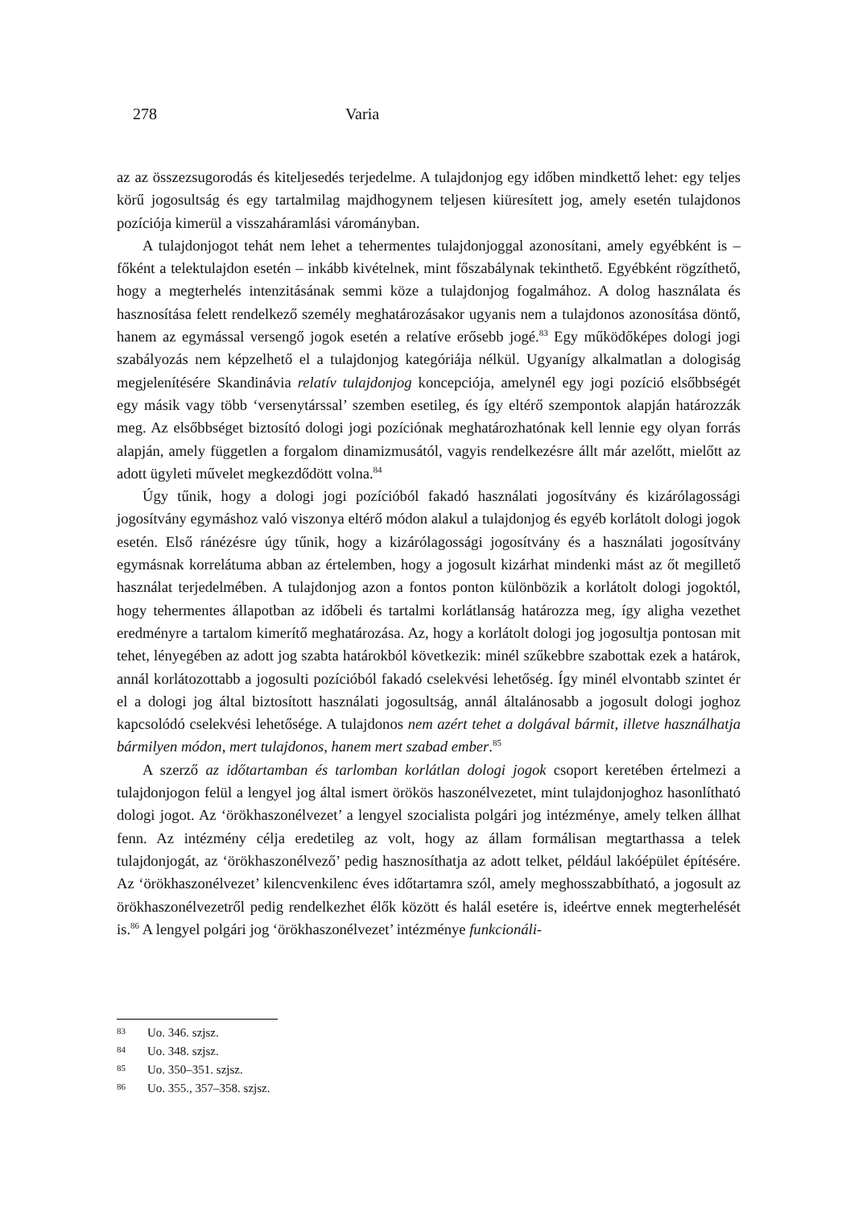278 Varia
az az összezsugorodás és kiteljesedés terjedelme. A tulajdonjog egy időben mindkettő lehet: egy teljes körű jogosultság és egy tartalmilag majdhogynem teljesen kiüresített jog, amely esetén tulajdonos pozíciója kimerül a visszaháramlási várományban.
A tulajdonjogot tehát nem lehet a tehermentes tulajdonjoggal azonosítani, amely egyébként is – főként a telektulajdon esetén – inkább kivételnek, mint főszabálynak tekinthető. Egyébként rögzíthető, hogy a megterhelés intenzitásának semmi köze a tulajdonjog fogalmához. A dolog használata és hasznosítása felett rendelkező személy meghatározásakor ugyanis nem a tulajdonos azonosítása döntő, hanem az egymással versengő jogok esetén a relatíve erősebb jogé.<sup>83</sup> Egy működőképes dologi jogi szabályozás nem képzelhető el a tulajdonjog kategóriája nélkül. Ugyanígy alkalmatlan a dologiság megjelenítésére Skandinávia relatív tulajdonjog koncepciója, amelynél egy jogi pozíció elsőbbségét egy másik vagy több ‘versenytárssal’ szemben esetileg, és így eltérő szempontok alapján határozzák meg. Az elsőbbséget biztosító dologi jogi pozíciónak meghatározhatónak kell lennie egy olyan forrás alapján, amely független a forgalom dinamizmusától, vagyis rendelkezésre állt már azelőtt, mielőtt az adott ügyleti művelet megkezdődött volna.<sup>84</sup>
Úgy tűnik, hogy a dologi jogi pozícióból fakadó használati jogosítvány és kizárólagossági jogosítvány egymáshoz való viszonya eltérő módon alakul a tulajdonjog és egyéb korlátolt dologi jogok esetén. Első ránézésre úgy tűnik, hogy a kizárólagossági jogosítvány és a használati jogosítvány egymásnak korrelátuma abban az értelemben, hogy a jogosult kizárhat mindenki mást az őt megillető használat terjedelmében. A tulajdonjog azon a fontos ponton különbözik a korlátolt dologi jogoktól, hogy tehermentes állapotban az időbeli és tartalmi korlátlanság határozza meg, így aligha vezethet eredményre a tartalom kimerítő meghatározása. Az, hogy a korlátolt dologi jog jogosultja pontosan mit tehet, lényegében az adott jog szabta határokból következik: minél szűkebbre szabottak ezek a határok, annál korlátozottabb a jogosulti pozícióból fakadó cselekvési lehetőség. Így minél elvontabb szintet ér el a dologi jog által biztosított használati jogosultság, annál általánosabb a jogosult dologi joghoz kapcsolódó cselekvési lehetősége. A tulajdonos nem azért tehet a dolgával bármit, illetve használhatja bármilyen módon, mert tulajdonos, hanem mert szabad ember.<sup>85</sup>
A szerző az időtartamban és tarlomban korlátlan dologi jogok csoport keretében értelmezi a tulajdonjogon felül a lengyel jog által ismert örökös haszonélvezetet, mint tulajdonjoghoz hasonlítható dologi jogot. Az ‘örökhaszonélvezet’ a lengyel szocialista polgári jog intézménye, amely telken állhat fenn. Az intézmény célja eredetileg az volt, hogy az állam formálisan megtarthassa a telek tulajdonjogát, az ‘örökhaszonélvező’ pedig hasznosíthatja az adott telket, például lakóépület építésére. Az ‘örökhaszonélvezet’ kilencvenkilenc éves időtartamra szól, amely meghosszabbítható, a jogosult az örökhaszonélvezetről pedig rendelkezhet élők között és halál esetére is, ideértve ennek megterhelését is.<sup>86</sup> A lengyel polgári jog ‘örökhaszonélvezet’ intézménye funkcionáli-
83 Uo. 346. szjsz.
84 Uo. 348. szjsz.
85 Uo. 350–351. szjsz.
86 Uo. 355., 357–358. szjsz.